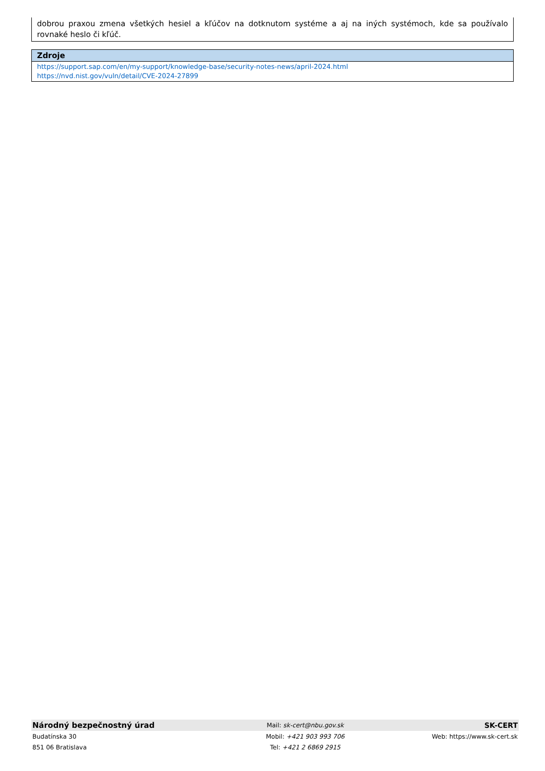dobrou praxou zmena všetkých hesiel a kľúčov na dotknutom systéme a aj na iných systémoch, kde sa používalo rovnaké heslo či kľúč.
Zdroje
https://support.sap.com/en/my-support/knowledge-base/security-notes-news/april-2024.html
https://nvd.nist.gov/vuln/detail/CVE-2024-27899
| Národný bezpečnostný úrad | Mail: sk-cert@nbu.gov.sk | SK-CERT |
| Budatínska 30 | Mobil: +421 903 993 706 | Web: https://www.sk-cert.sk |
| 851 06 Bratislava | Tel: +421 2 6869 2915 | |